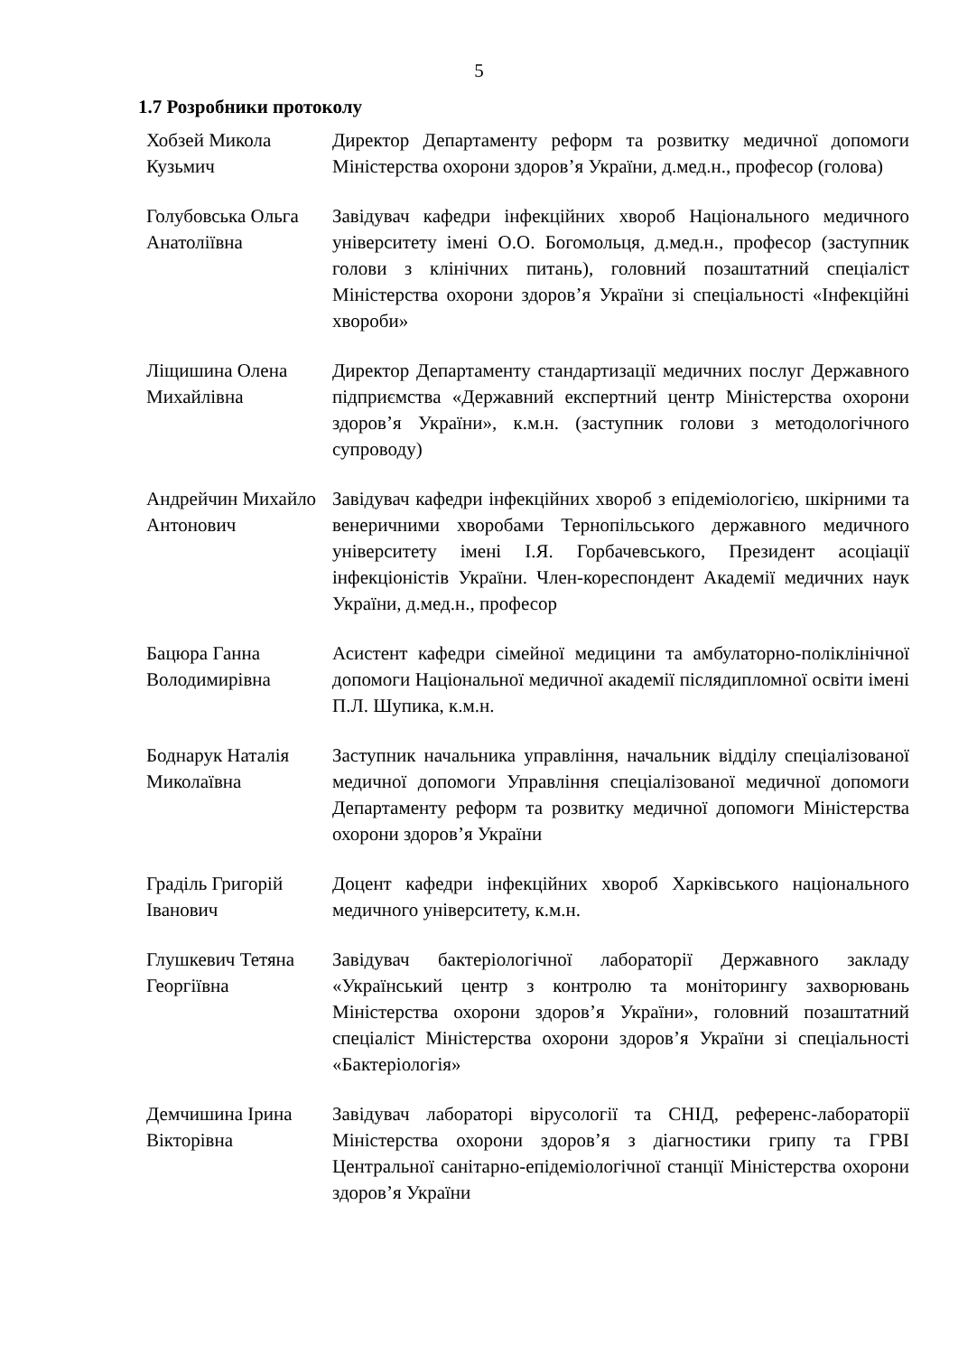5
1.7 Розробники протоколу
Хобзей Микола Кузьмич
Директор Департаменту реформ та розвитку медичної допомоги Міністерства охорони здоров’я України, д.мед.н., професор (голова)
Голубовська Ольга Анатоліївна
Завідувач кафедри інфекційних хвороб Національного медичного університету імені О.О. Богомольця, д.мед.н., професор (заступник голови з клінічних питань), головний позаштатний спеціаліст Міністерства охорони здоров’я України зі спеціальності «Інфекційні хвороби»
Ліщишина Олена Михайлівна
Директор Департаменту стандартизації медичних послуг Державного підприємства «Державний експертний центр Міністерства охорони здоров’я України», к.м.н. (заступник голови з методологічного супроводу)
Андрейчин Михайло Антонович
Завідувач кафедри інфекційних хвороб з епідеміологією, шкірними та венеричними хворобами Тернопільського державного медичного університету імені І.Я. Горбачевського, Президент асоціації інфекціоністів України. Член-кореспондент Академії медичних наук України, д.мед.н., професор
Бацюра Ганна Володимирівна
Асистент кафедри сімейної медицини та амбулаторно-поліклінічної допомоги Національної медичної академії післядипломної освіти імені П.Л. Шупика, к.м.н.
Боднарук Наталія Миколаївна
Заступник начальника управління, начальник відділу спеціалізованої медичної допомоги Управління спеціалізованої медичної допомоги Департаменту реформ та розвитку медичної допомоги Міністерства охорони здоров’я України
Граділь Григорій Іванович
Доцент кафедри інфекційних хвороб Харківського національного медичного університету, к.м.н.
Глушкевич Тетяна Георгіївна
Завідувач бактеріологічної лабораторії Державного закладу «Український центр з контролю та моніторингу захворювань Міністерства охорони здоров’я України», головний позаштатний спеціаліст Міністерства охорони здоров’я України зі спеціальності «Бактеріологія»
Демчишина Ірина Вікторівна
Завідувач лабораторі вірусології та СНІД, референс-лабораторії Міністерства охорони здоров’я з діагностики грипу та ГРВІ Центральної санітарно-епідеміологічної станції Міністерства охорони здоров’я України